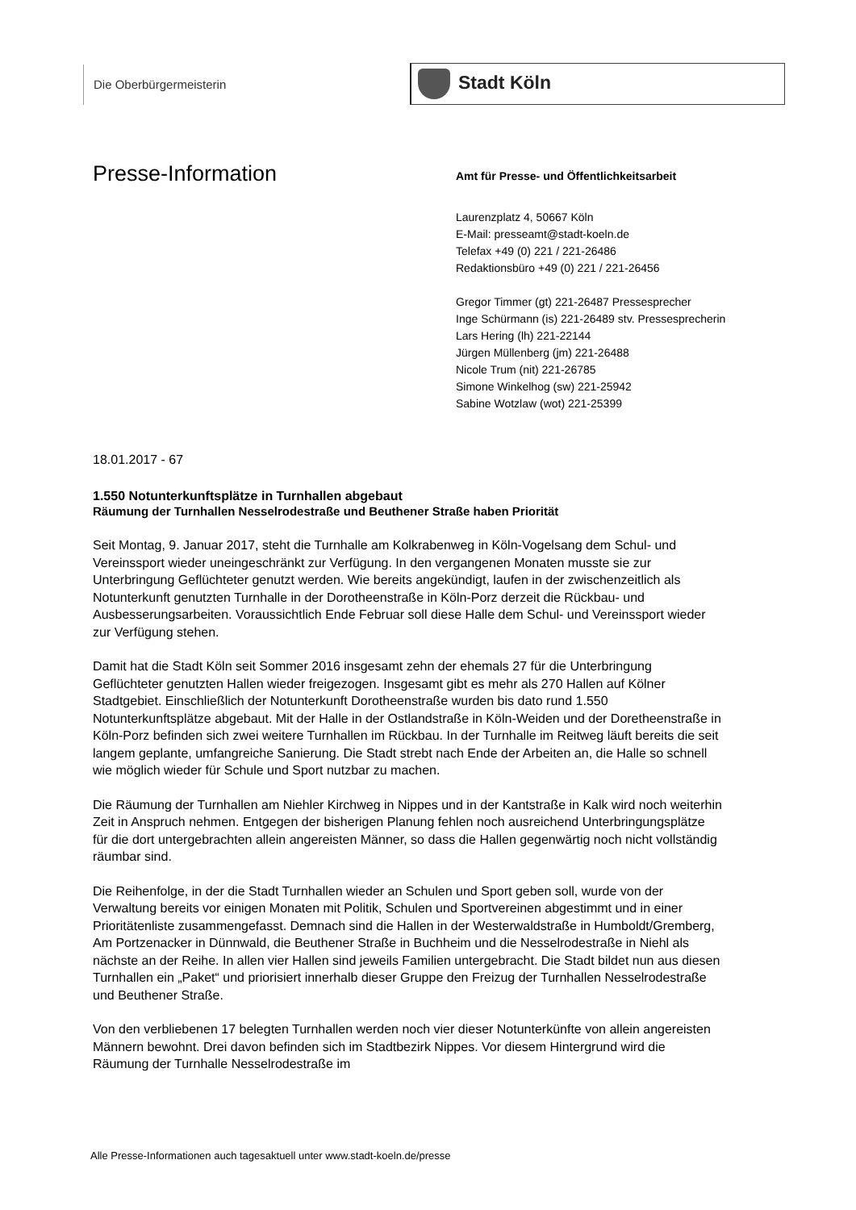Die Oberbürgermeisterin Stadt Köln
Presse-Information
Amt für Presse- und Öffentlichkeitsarbeit
Laurenzplatz 4, 50667 Köln
E-Mail: presseamt@stadt-koeln.de
Telefax +49 (0) 221 / 221-26486
Redaktionsbüro +49 (0) 221 / 221-26456
Gregor Timmer (gt) 221-26487 Pressesprecher
Inge Schürmann (is) 221-26489 stv. Pressesprecherin
Lars Hering (lh) 221-22144
Jürgen Müllenberg (jm) 221-26488
Nicole Trum (nit) 221-26785
Simone Winkelhog (sw) 221-25942
Sabine Wotzlaw (wot) 221-25399
18.01.2017 - 67
1.550 Notunterkunftsplätze in Turnhallen abgebaut
Räumung der Turnhallen Nesselrodestraße und Beuthener Straße haben Priorität
Seit Montag, 9. Januar 2017, steht die Turnhalle am Kolkrabenweg in Köln-Vogelsang dem Schul- und Vereinssport wieder uneingeschränkt zur Verfügung. In den vergangenen Monaten musste sie zur Unterbringung Geflüchteter genutzt werden. Wie bereits angekündigt, laufen in der zwischenzeitlich als Notunterkunft genutzten Turnhalle in der Dorotheenstraße in Köln-Porz derzeit die Rückbau- und Ausbesserungsarbeiten. Voraussichtlich Ende Februar soll diese Halle dem Schul- und Vereinssport wieder zur Verfügung stehen.
Damit hat die Stadt Köln seit Sommer 2016 insgesamt zehn der ehemals 27 für die Unterbringung Geflüchteter genutzten Hallen wieder freigezogen. Insgesamt gibt es mehr als 270 Hallen auf Kölner Stadtgebiet. Einschließlich der Notunterkunft Dorotheenstraße wurden bis dato rund 1.550 Notunterkunftsplätze abgebaut. Mit der Halle in der Ostlandstraße in Köln-Weiden und der Doretheenstraße in Köln-Porz befinden sich zwei weitere Turnhallen im Rückbau. In der Turnhalle im Reitweg läuft bereits die seit langem geplante, umfangreiche Sanierung. Die Stadt strebt nach Ende der Arbeiten an, die Halle so schnell wie möglich wieder für Schule und Sport nutzbar zu machen.
Die Räumung der Turnhallen am Niehler Kirchweg in Nippes und in der Kantstraße in Kalk wird noch weiterhin Zeit in Anspruch nehmen. Entgegen der bisherigen Planung fehlen noch ausreichend Unterbringungsplätze für die dort untergebrachten allein angereisten Männer, so dass die Hallen gegenwärtig noch nicht vollständig räumbar sind.
Die Reihenfolge, in der die Stadt Turnhallen wieder an Schulen und Sport geben soll, wurde von der Verwaltung bereits vor einigen Monaten mit Politik, Schulen und Sportvereinen abgestimmt und in einer Prioritätenliste zusammengefasst. Demnach sind die Hallen in der Westerwaldstraße in Humboldt/Gremberg, Am Portzenacker in Dünnwald, die Beuthener Straße in Buchheim und die Nesselrodestraße in Niehl als nächste an der Reihe. In allen vier Hallen sind jeweils Familien untergebracht. Die Stadt bildet nun aus diesen Turnhallen ein „Paket“ und priorisiert innerhalb dieser Gruppe den Freizug der Turnhallen Nesselrodestraße und Beuthener Straße.
Von den verbliebenen 17 belegten Turnhallen werden noch vier dieser Notunterkünfte von allein angereisten Männern bewohnt. Drei davon befinden sich im Stadtbezirk Nippes. Vor diesem Hintergrund wird die Räumung der Turnhalle Nesselrodestraße im
Alle Presse-Informationen auch tagesaktuell unter www.stadt-koeln.de/presse